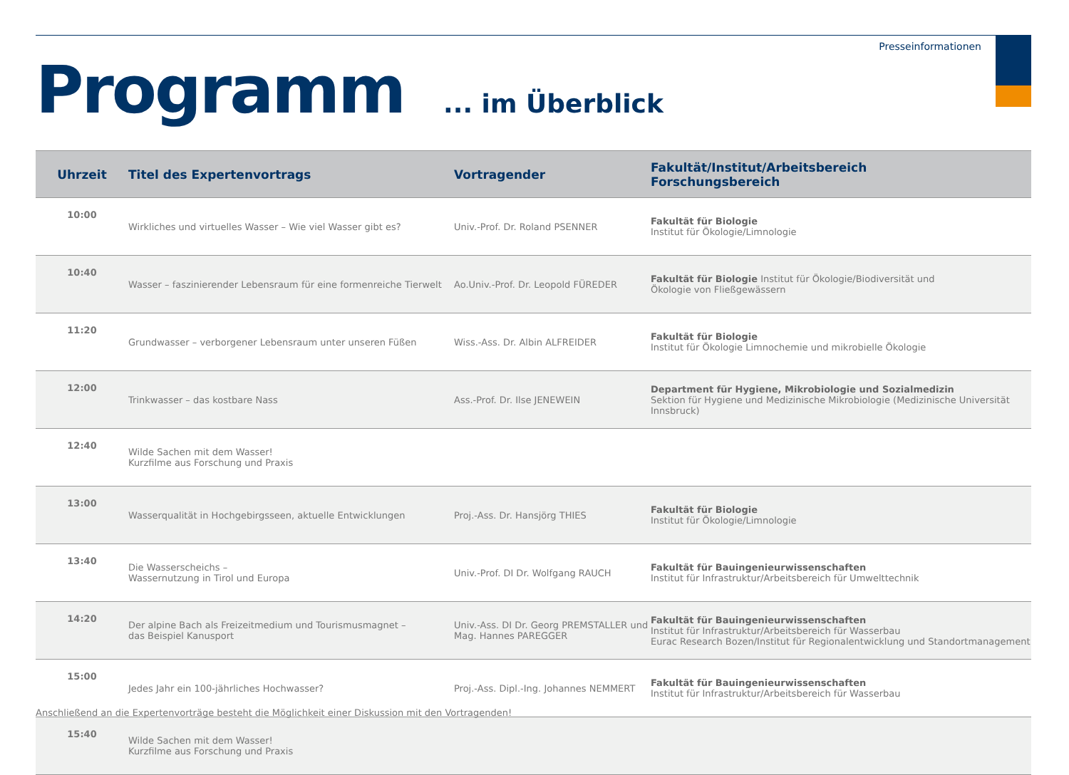Presseinformationen
Programm... im Überblick
| Uhrzeit | Titel des Expertenvortrags | Vortragender | Fakultät/Institut/Arbeitsbereich Forschungsbereich |
| --- | --- | --- | --- |
| 10:00 | Wirkliches und virtuelles Wasser – Wie viel Wasser gibt es? | Univ.-Prof. Dr. Roland PSENNER | Fakultät für Biologie Institut für Ökologie/Limnologie |
| 10:40 | Wasser – faszinierender Lebensraum für eine formenreiche Tierwelt | Ao.Univ.-Prof. Dr. Leopold FÜREDER | Fakultät für Biologie Institut für Ökologie/Biodiversität und Ökologie von Fließgewässern |
| 11:20 | Grundwasser – verborgener Lebensraum unter unseren Füßen | Wiss.-Ass. Dr. Albin ALFREIDER | Fakultät für Biologie Institut für Ökologie Limnochemie und mikrobielle Ökologie |
| 12:00 | Trinkwasser – das kostbare Nass | Ass.-Prof. Dr. Ilse JENEWEIN | Department für Hygiene, Mikrobiologie und Sozialmedizin Sektion für Hygiene und Medizinische Mikrobiologie (Medizinische Universität Innsbruck) |
| 12:40 | Wilde Sachen mit dem Wasser! Kurzfilme aus Forschung und Praxis | | |
| 13:00 | Wasserqualität in Hochgebirgsseen, aktuelle Entwicklungen | Proj.-Ass. Dr. Hansjörg THIES | Fakultät für Biologie Institut für Ökologie/Limnologie |
| 13:40 | Die Wasserscheichs – Wassernutzung in Tirol und Europa | Univ.-Prof. DI Dr. Wolfgang RAUCH | Fakultät für Bauingenieurwissenschaften Institut für Infrastruktur/Arbeitsbereich für Umwelttechnik |
| 14:20 | Der alpine Bach als Freizeitmedium und Tourismusmagnet – das Beispiel Kanusport | Univ.-Ass. DI Dr. Georg PREMSTALLER und Mag. Hannes PAREGGER | Fakultät für Bauingenieurwissenschaften Institut für Infrastruktur/Arbeitsbereich für Wasserbau Eurac Research Bozen/Institut für Regionalentwicklung und Standortmanagement |
| 15:00 | Jedes Jahr ein 100-jährliches Hochwasser? | Proj.-Ass. Dipl.-Ing. Johannes NEMMERT | Fakultät für Bauingenieurwissenschaften Institut für Infrastruktur/Arbeitsbereich für Wasserbau |
| 15:40 | Wilde Sachen mit dem Wasser! Kurzfilme aus Forschung und Praxis | | |
Anschließend an die Expertenvorträge besteht die Möglichkeit einer Diskussion mit den Vortragenden!